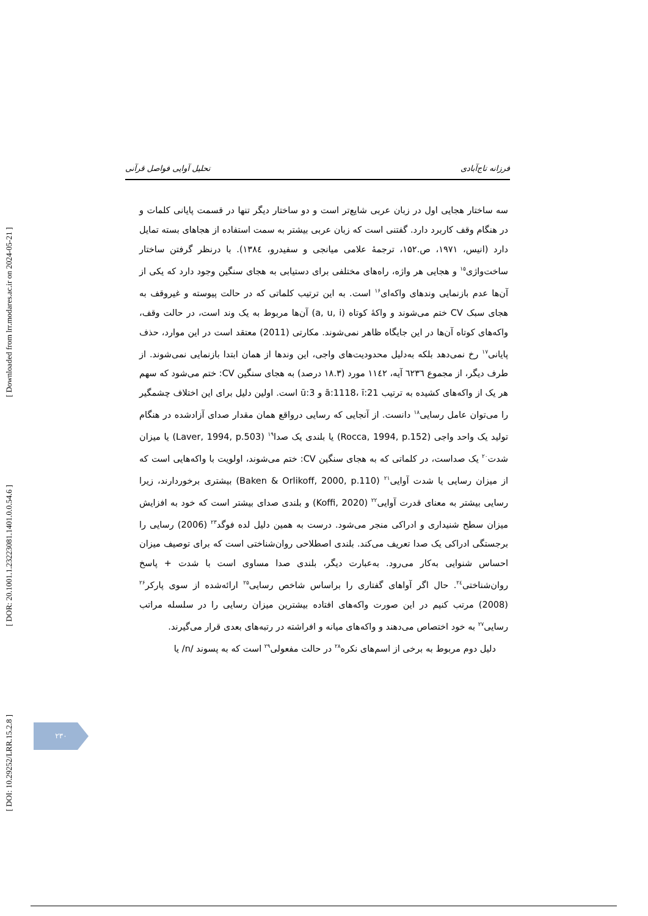[ Downloaded from lrr.modares.ac.ir on 2024-05-21 ]
[ DOR: 20.1001.1.23223081.1401.0.0.54.6 ]
[ DOI: 10.29252/LRR.15.2.8 ]
فرزانه تاج‌آبادی تحلیل آوایی فواصل قرآنی
سه ساختار هجایی اول در زبان عربی شایع‌تر است و دو ساختار دیگر تنها در قسمت پایانی کلمات و در هنگام وقف کاربرد دارد. گفتنی است که زبان عربی بیشتر به سمت استفاده از هجاهای بسته تمایل دارد (انیس، ۱۹۷۱، ص.۱۵۲، ترجمهٔ علامی میانجی و سفیدرو، ۱۳۸٤). با درنظر گرفتن ساختار ساخت‌واژی<sup>۱۵</sup> و هجایی هر واژه، راه‌های مختلفی برای دستیابی به هجای سنگین وجود دارد که یکی از آن‌ها عدم بازنمایی وندهای واکه‌ای<sup>۱۶</sup> است. به این ترتیب کلماتی که در حالت پیوسته و غیروقف به هجای سبک CV ختم می‌شوند و واکهٔ کوتاه (a, u, i) آن‌ها مربوط به یک وند است، در حالت وقف، واکه‌های کوتاه آن‌ها در این جایگاه ظاهر نمی‌شوند. مکارتی (2011) معتقد است در این موارد، حذف پایانی<sup>۱۷</sup> رخ نمی‌دهد بلکه به‌دلیل محدودیت‌های واجی، این وندها از همان ابتدا بازنمایی نمی‌شوند. از طرف دیگر، از مجموع ٦٢٣٦ آیه، ۱۱٤۲ مورد (۱۸.۳ درصد) به هجای سنگین CV: ختم می‌شود که سهم هر یک از واکه‌های کشیده به ترتیب ā:1118، ī:21 و ū:3 است. اولین دلیل برای این اختلاف چشمگیر را می‌توان عامل رسایی<sup>۱۸</sup> دانست. از آنجایی که رسایی درواقع همان مقدار صدای آزادشده در هنگام تولید یک واحد واجی (Rocca, 1994, p.152) یا بلندی یک صدا<sup>۱۹</sup> (Laver, 1994, p.503) یا میزان شدت<sup>۲۰</sup> یک صداست، در کلماتی که به هجای سنگین CV: ختم می‌شوند، اولویت با واکه‌هایی است که از میزان رسایی یا شدت آوایی<sup>۲۱</sup> (Baken & Orlikoff, 2000, p.110) بیشتری برخوردارند، زیرا رسایی بیشتر به معنای قدرت آوایی<sup>۲۲</sup> (Koffi, 2020) و بلندی صدای بیشتر است که خود به افزایش میزان سطح شنیداری و ادراکی منجر می‌شود. درست به همین دلیل لده فوگد<sup>۲۳</sup> (2006) رسایی را برجستگی ادراکی یک صدا تعریف می‌کند. بلندی اصطلاحی روان‌شناختی است که برای توصیف میزان احساس شنوایی به‌کار می‌رود. به‌عبارت دیگر، بلندی صدا مساوی است با شدت + پاسخ روان‌شناختی<sup>۲٤</sup>. حال اگر آواهای گفتاری را براساس شاخص رسایی<sup>۲۵</sup> ارائه‌شده از سوی پارکر<sup>۲۶</sup> (2008) مرتب کنیم در این صورت واکه‌های افتاده بیشترین میزان رسایی را در سلسله مراتب رسایی<sup>۲۷</sup> به خود اختصاص می‌دهند و واکه‌های میانه و افراشته در رتبه‌های بعدی قرار می‌گیرند.
دلیل دوم مربوط به برخی از اسم‌های نکره<sup>۲۸</sup> در حالت مفعولی<sup>۲۹</sup> است که به پسوند /n/ یا
۲۳۰